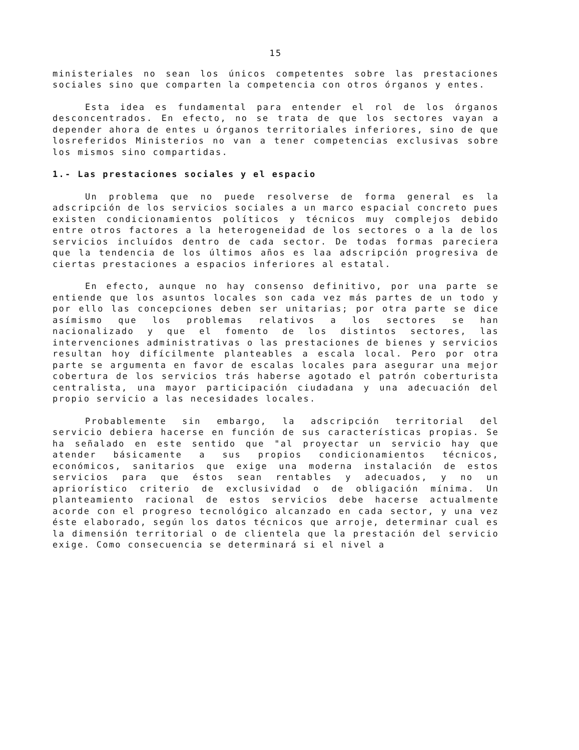15
ministeriales no sean los únicos competentes sobre las prestaciones sociales sino que comparten la competencia con otros órganos y entes.
Esta idea es fundamental para entender el rol de los órganos desconcentrados. En efecto, no se trata de que los sectores vayan a depender ahora de entes u órganos territoriales inferiores, sino de que losreferidos Ministerios no van a tener competencias exclusivas sobre los mismos sino compartidas.
1.- Las prestaciones sociales y el espacio
Un problema que no puede resolverse de forma general es la adscripción de los servicios sociales a un marco espacial concreto pues existen condicionamientos políticos y técnicos muy complejos debido entre otros factores a la heterogeneidad de los sectores o a la de los servicios incluídos dentro de cada sector. De todas formas pareciera que la tendencia de los últimos años es laa adscripción progresiva de ciertas prestaciones a espacios inferiores al estatal.
En efecto, aunque no hay consenso definitivo, por una parte se entiende que los asuntos locales son cada vez más partes de un todo y por ello las concepciones deben ser unitarias; por otra parte se dice asímismo que los problemas relativos a los sectores se han nacionalizado y que el fomento de los distintos sectores, las intervenciones administrativas o las prestaciones de bienes y servicios resultan hoy difícilmente planteables a escala local. Pero por otra parte se argumenta en favor de escalas locales para asegurar una mejor cobertura de los servicios trás haberse agotado el patrón coberturista centralista, una mayor participación ciudadana y una adecuación del propio servicio a las necesidades locales.
Probablemente sin embargo, la adscripción territorial del servicio debiera hacerse en función de sus características propias. Se ha señalado en este sentido que "al proyectar un servicio hay que atender básicamente a sus propios condicionamientos técnicos, económicos, sanitarios que exige una moderna instalación de estos servicios para que éstos sean rentables y adecuados, y no un apriorístico criterio de exclusividad o de obligación mínima. Un planteamiento racional de estos servicios debe hacerse actualmente acorde con el progreso tecnológico alcanzado en cada sector, y una vez éste elaborado, según los datos técnicos que arroje, determinar cual es la dimensión territorial o de clientela que la prestación del servicio exige. Como consecuencia se determinará si el nivel a